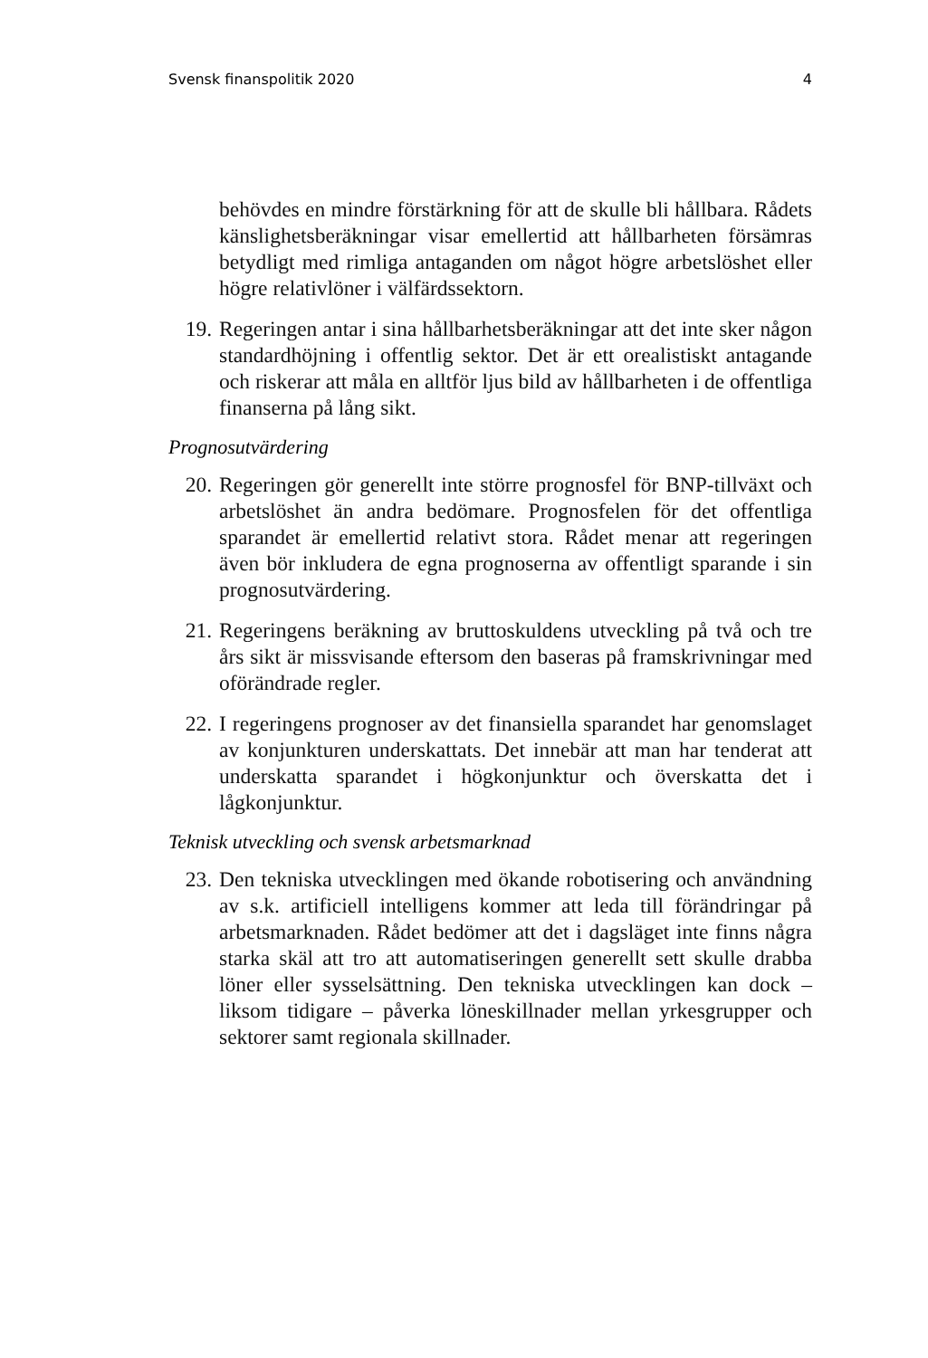Svensk finanspolitik 2020 4
behövdes en mindre förstärkning för att de skulle bli hållbara. Rådets känslighetsberäkningar visar emellertid att hållbarheten försämras betydligt med rimliga antaganden om något högre arbetslöshet eller högre relativlöner i välfärdssektorn.
19. Regeringen antar i sina hållbarhetsberäkningar att det inte sker någon standardhöjning i offentlig sektor. Det är ett orealistiskt antagande och riskerar att måla en alltför ljus bild av hållbarheten i de offentliga finanserna på lång sikt.
Prognosutvärdering
20. Regeringen gör generellt inte större prognosfel för BNP-tillväxt och arbetslöshet än andra bedömare. Prognosfelen för det offentliga sparandet är emellertid relativt stora. Rådet menar att regeringen även bör inkludera de egna prognoserna av offentligt sparande i sin prognosutvärdering.
21. Regeringens beräkning av bruttoskuldens utveckling på två och tre års sikt är missvisande eftersom den baseras på framskrivningar med oförändrade regler.
22. I regeringens prognoser av det finansiella sparandet har genomslaget av konjunkturen underskattats. Det innebär att man har tenderat att underskatta sparandet i högkonjunktur och överskatta det i lågkonjunktur.
Teknisk utveckling och svensk arbetsmarknad
23. Den tekniska utvecklingen med ökande robotisering och användning av s.k. artificiell intelligens kommer att leda till förändringar på arbetsmarknaden. Rådet bedömer att det i dagsläget inte finns några starka skäl att tro att automatiseringen generellt sett skulle drabba löner eller sysselsättning. Den tekniska utvecklingen kan dock – liksom tidigare – påverka löneskillnader mellan yrkesgrupper och sektorer samt regionala skillnader.